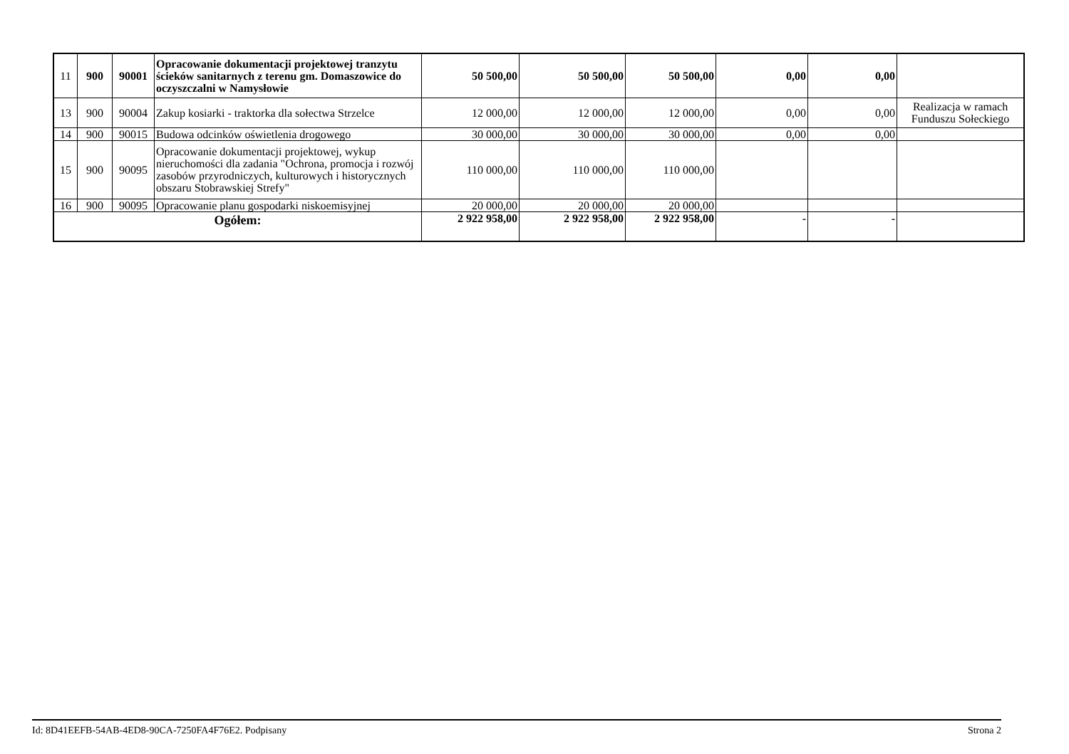| 11 | 900 | 90001 | Opracowanie dokumentacji projektowej tranzytu ścieków sanitarnych z terenu gm. Domaszowice do oczyszczalni w Namysłowie | 50 500,00 | 50 500,00 | 50 500,00 | 0,00 | 0,00 | |
| 13 | 900 | 90004 | Zakup kosiarki - traktorka dla sołectwa Strzelce | 12 000,00 | 12 000,00 | 12 000,00 | 0,00 | 0,00 | Realizacja w ramach Funduszu Sołeckiego |
| 14 | 900 | 90015 | Budowa odcinków oświetlenia drogowego | 30 000,00 | 30 000,00 | 30 000,00 | 0,00 | 0,00 | |
| 15 | 900 | 90095 | Opracowanie dokumentacji projektowej, wykup nieruchomości dla zadania "Ochrona, promocja i rozwój zasobów przyrodniczych, kulturowych i historycznych obszaru Stobrawskiej Strefy" | 110 000,00 | 110 000,00 | 110 000,00 | | | |
| 16 | 900 | 90095 | Opracowanie planu gospodarki niskoemisyjnej | 20 000,00 | 20 000,00 | 20 000,00 | | | |
| Ogółem: | | | | 2 922 958,00 | 2 922 958,00 | 2 922 958,00 | - | - | |
Id: 8D41EEFB-54AB-4ED8-90CA-7250FA4F76E2. Podpisany Strona 2